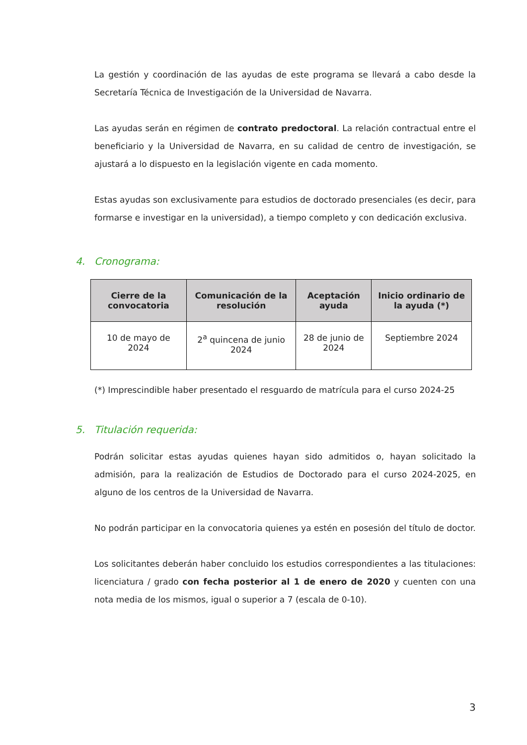La gestión y coordinación de las ayudas de este programa se llevará a cabo desde la Secretaría Técnica de Investigación de la Universidad de Navarra.
Las ayudas serán en régimen de contrato predoctoral. La relación contractual entre el beneficiario y la Universidad de Navarra, en su calidad de centro de investigación, se ajustará a lo dispuesto en la legislación vigente en cada momento.
Estas ayudas son exclusivamente para estudios de doctorado presenciales (es decir, para formarse e investigar en la universidad), a tiempo completo y con dedicación exclusiva.
4. Cronograma:
| Cierre de la convocatoria | Comunicación de la resolución | Aceptación ayuda | Inicio ordinario de la ayuda (*) |
| --- | --- | --- | --- |
| 10 de mayo de 2024 | 2<sup>a</sup> quincena de junio 2024 | 28 de junio de 2024 | Septiembre 2024 |
(*) Imprescindible haber presentado el resguardo de matrícula para el curso 2024-25
5. Titulación requerida:
Podrán solicitar estas ayudas quienes hayan sido admitidos o, hayan solicitado la admisión, para la realización de Estudios de Doctorado para el curso 2024-2025, en alguno de los centros de la Universidad de Navarra.
No podrán participar en la convocatoria quienes ya estén en posesión del título de doctor.
Los solicitantes deberán haber concluido los estudios correspondientes a las titulaciones: licenciatura / grado con fecha posterior al 1 de enero de 2020 y cuenten con una nota media de los mismos, igual o superior a 7 (escala de 0-10).
3